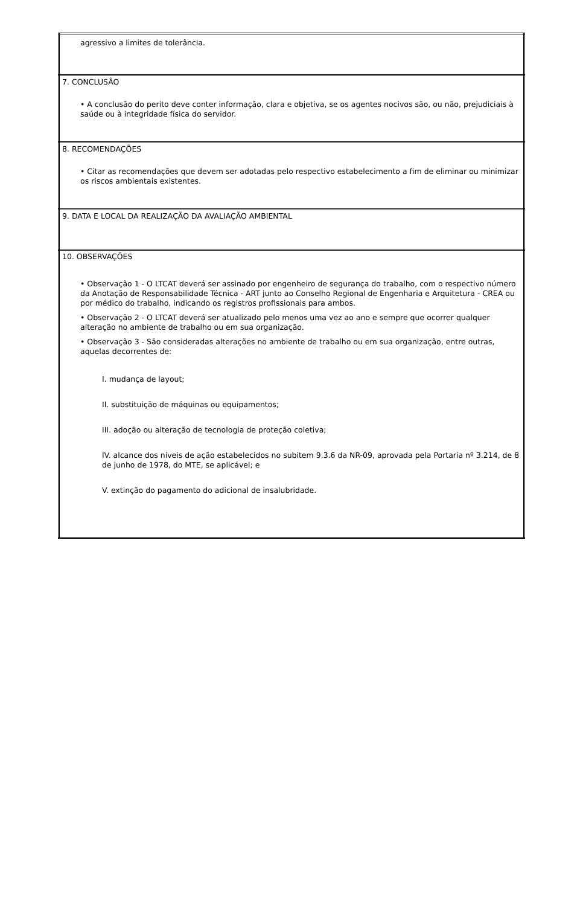| agressivo a limites de tolerância. |
| 7. CONCLUSÃO • A conclusão do perito deve conter informação, clara e objetiva, se os agentes nocivos são, ou não, prejudiciais à saúde ou à integridade física do servidor. |
| 8. RECOMENDAÇÕES • Citar as recomendações que devem ser adotadas pelo respectivo estabelecimento a fim de eliminar ou minimizar os riscos ambientais existentes. |
| 9. DATA E LOCAL DA REALIZAÇÃO DA AVALIAÇÃO AMBIENTAL |
| 10. OBSERVAÇÕES • Observação 1 - O LTCAT deverá ser assinado por engenheiro de segurança do trabalho, com o respectivo número da Anotação de Responsabilidade Técnica - ART junto ao Conselho Regional de Engenharia e Arquitetura - CREA ou por médico do trabalho, indicando os registros profissionais para ambos. • Observação 2 - O LTCAT deverá ser atualizado pelo menos uma vez ao ano e sempre que ocorrer qualquer alteração no ambiente de trabalho ou em sua organização. • Observação 3 - São consideradas alterações no ambiente de trabalho ou em sua organização, entre outras, aquelas decorrentes de: I. mudança de layout; II. substituição de máquinas ou equipamentos; III. adoção ou alteração de tecnologia de proteção coletiva; IV. alcance dos níveis de ação estabelecidos no subitem 9.3.6 da NR-09, aprovada pela Portaria nº 3.214, de 8 de junho de 1978, do MTE, se aplicável; e V. extinção do pagamento do adicional de insalubridade. |